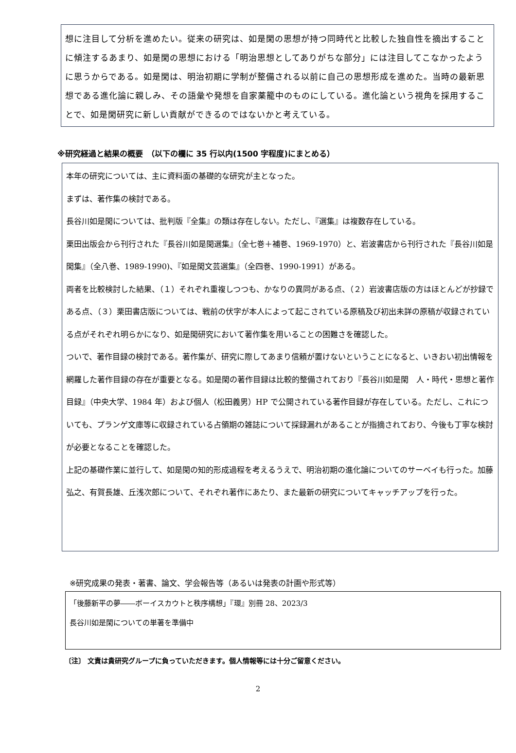想に注目して分析を進めたい。従来の研究は、如是閑の思想が持つ同時代と比較した独自性を摘出することに傾注するあまり、如是閑の思想における「明治思想としてありがちな部分」には注目してこなかったように思うからである。如是閑は、明治初期に学制が整備される以前に自己の思想形成を進めた。当時の最新思想である進化論に親しみ、その語彙や発想を自家薬籠中のものにしている。進化論という視角を採用することで、如是閑研究に新しい貢献ができるのではないかと考えている。
※研究経過と結果の概要　（以下の欄に 35 行以内(1500 字程度)にまとめる）
本年の研究については、主に資料面の基礎的な研究が主となった。
まずは、著作集の検討である。
長谷川如是閑については、批判版『全集』の類は存在しない。ただし、『選集』は複数存在している。
栗田出版会から刊行された『長谷川如是閑選集』（全七巻＋補巻、1969-1970）と、岩波書店から刊行された『長谷川如是閑集』（全八巻、1989-1990)、『如是閑文芸選集』（全四巻、1990-1991）がある。
両者を比較検討した結果、（１）それぞれ重複しつつも、かなりの異同がある点、（２）岩波書店版の方はほとんどが抄録である点、（３）栗田書店版については、戦前の伏字が本人によって起こされている原稿及び初出未詳の原稿が収録されている点がそれぞれ明らかになり、如是閑研究において著作集を用いることの困難さを確認した。
ついで、著作目録の検討である。著作集が、研究に際してあまり信頼が置けないということになると、いきおい初出情報を網羅した著作目録の存在が重要となる。如是閑の著作目録は比較的整備されており『長谷川如是閑　人・時代・思想と著作目録』（中央大学、1984 年）および個人（松田義男）HP で公開されている著作目録が存在している。ただし、これについても、プランゲ文庫等に収録されている占領期の雑誌について採録漏れがあることが指摘されており、今後も丁寧な検討が必要となることを確認した。
上記の基礎作業に並行して、如是閑の知的形成過程を考えるうえで、明治初期の進化論についてのサーベイも行った。加藤弘之、有賀長雄、丘浅次郎について、それぞれ著作にあたり、また最新の研究についてキャッチアップを行った。
※研究成果の発表・著書、論文、学会報告等（あるいは発表の計画や形式等）
「後藤新平の夢――ボーイスカウトと秩序構想」『環』別冊 28、2023/3
長谷川如是閑についての単著を準備中
〔注〕 文責は貴研究グループに負っていただきます。個人情報等には十分ご留意ください。
2